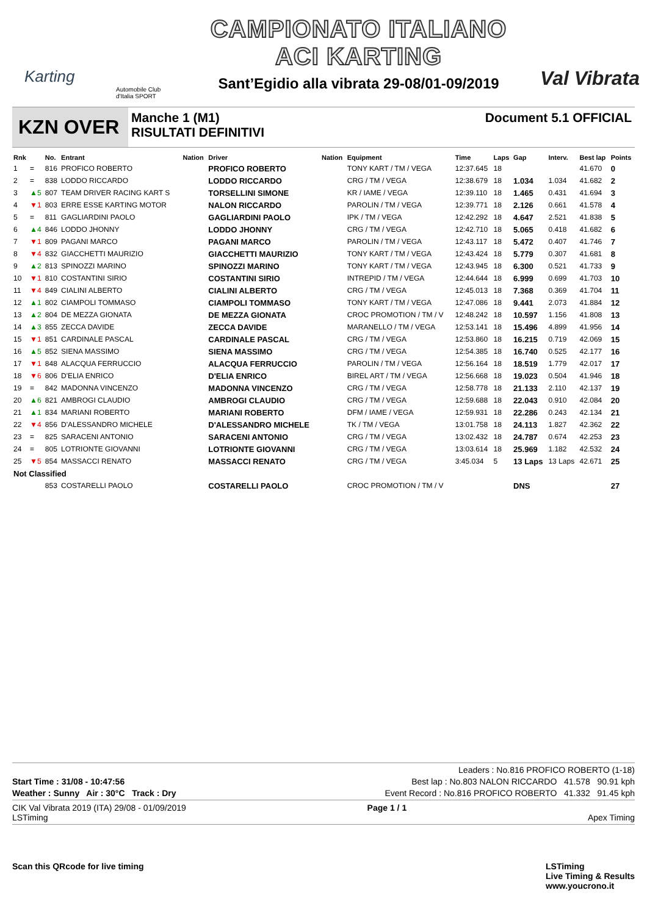Karting
Automobile Club d'Italia SPORT
CAMPIONATO ITALIANO
ACI KARTING
Sant’Egidio alla vibrata 29-08/01-09/2019
Val Vibrata
KZN OVER
Manche 1 (M1)
RISULTATI DEFINITIVI
Document 5.1 OFFICIAL
| Rnk | | No. | Entrant | Nation | Driver | Nation | Equipment | Time | Laps | Gap | Interv. | Best lap | Points |
| --- | --- | --- | --- | --- | --- | --- | --- | --- | --- | --- | --- | --- | --- |
| 1 | = | 816 | PROFICO ROBERTO | | PROFICO ROBERTO | | TONY KART / TM / VEGA | 12:37.645 | 18 | | | 41.670 | 0 |
| 2 | = | 838 | LODDO RICCARDO | | LODDO RICCARDO | | CRG / TM / VEGA | 12:38.679 | 18 | 1.034 | 1.034 | 41.682 | 2 |
| 3 | ▲5 | 807 | TEAM DRIVER RACING KART S | | TORSELLINI SIMONE | | KR / IAME / VEGA | 12:39.110 | 18 | 1.465 | 0.431 | 41.694 | 3 |
| 4 | ▼1 | 803 | ERRE ESSE KARTING MOTOR | | NALON RICCARDO | | PAROLIN / TM / VEGA | 12:39.771 | 18 | 2.126 | 0.661 | 41.578 | 4 |
| 5 | = | 811 | GAGLIARDINI PAOLO | | GAGLIARDINI PAOLO | | IPK / TM / VEGA | 12:42.292 | 18 | 4.647 | 2.521 | 41.838 | 5 |
| 6 | ▲4 | 846 | LODDO JHONNY | | LODDO JHONNY | | CRG / TM / VEGA | 12:42.710 | 18 | 5.065 | 0.418 | 41.682 | 6 |
| 7 | ▼1 | 809 | PAGANI MARCO | | PAGANI MARCO | | PAROLIN / TM / VEGA | 12:43.117 | 18 | 5.472 | 0.407 | 41.746 | 7 |
| 8 | ▼4 | 832 | GIACCHETTI MAURIZIO | | GIACCHETTI MAURIZIO | | TONY KART / TM / VEGA | 12:43.424 | 18 | 5.779 | 0.307 | 41.681 | 8 |
| 9 | ▲2 | 813 | SPINOZZI MARINO | | SPINOZZI MARINO | | TONY KART / TM / VEGA | 12:43.945 | 18 | 6.300 | 0.521 | 41.733 | 9 |
| 10 | ▼1 | 810 | COSTANTINI SIRIO | | COSTANTINI SIRIO | | INTREPID / TM / VEGA | 12:44.644 | 18 | 6.999 | 0.699 | 41.703 | 10 |
| 11 | ▼4 | 849 | CIALINI ALBERTO | | CIALINI ALBERTO | | CRG / TM / VEGA | 12:45.013 | 18 | 7.368 | 0.369 | 41.704 | 11 |
| 12 | ▲1 | 802 | CIAMPOLI TOMMASO | | CIAMPOLI TOMMASO | | TONY KART / TM / VEGA | 12:47.086 | 18 | 9.441 | 2.073 | 41.884 | 12 |
| 13 | ▲2 | 804 | DE MEZZA GIONATA | | DE MEZZA GIONATA | | CROC PROMOTION / TM / V | 12:48.242 | 18 | 10.597 | 1.156 | 41.808 | 13 |
| 14 | ▲3 | 855 | ZECCA DAVIDE | | ZECCA DAVIDE | | MARANELLO / TM / VEGA | 12:53.141 | 18 | 15.496 | 4.899 | 41.956 | 14 |
| 15 | ▼1 | 851 | CARDINALE PASCAL | | CARDINALE PASCAL | | CRG / TM / VEGA | 12:53.860 | 18 | 16.215 | 0.719 | 42.069 | 15 |
| 16 | ▲5 | 852 | SIENA MASSIMO | | SIENA MASSIMO | | CRG / TM / VEGA | 12:54.385 | 18 | 16.740 | 0.525 | 42.177 | 16 |
| 17 | ▼1 | 848 | ALACQUA FERRUCCIO | | ALACQUA FERRUCCIO | | PAROLIN / TM / VEGA | 12:56.164 | 18 | 18.519 | 1.779 | 42.017 | 17 |
| 18 | ▼6 | 806 | D'ELIA ENRICO | | D'ELIA ENRICO | | BIREL ART / TM / VEGA | 12:56.668 | 18 | 19.023 | 0.504 | 41.946 | 18 |
| 19 | = | 842 | MADONNA VINCENZO | | MADONNA VINCENZO | | CRG / TM / VEGA | 12:58.778 | 18 | 21.133 | 2.110 | 42.137 | 19 |
| 20 | ▲6 | 821 | AMBROGI CLAUDIO | | AMBROGI CLAUDIO | | CRG / TM / VEGA | 12:59.688 | 18 | 22.043 | 0.910 | 42.084 | 20 |
| 21 | ▲1 | 834 | MARIANI ROBERTO | | MARIANI ROBERTO | | DFM / IAME / VEGA | 12:59.931 | 18 | 22.286 | 0.243 | 42.134 | 21 |
| 22 | ▼4 | 856 | D'ALESSANDRO MICHELE | | D'ALESSANDRO MICHELE | | TK / TM / VEGA | 13:01.758 | 18 | 24.113 | 1.827 | 42.362 | 22 |
| 23 | = | 825 | SARACENI ANTONIO | | SARACENI ANTONIO | | CRG / TM / VEGA | 13:02.432 | 18 | 24.787 | 0.674 | 42.253 | 23 |
| 24 | = | 805 | LOTRIONTE GIOVANNI | | LOTRIONTE GIOVANNI | | CRG / TM / VEGA | 13:03.614 | 18 | 25.969 | 1.182 | 42.532 | 24 |
| 25 | ▼5 | 854 | MASSACCI RENATO | | MASSACCI RENATO | | CRG / TM / VEGA | 3:45.034 | 5 | 13 Laps | 13 Laps | 42.671 | 25 |
| Not Classified | | | | | | | | | | | | | |
| | | 853 | COSTARELLI PAOLO | | COSTARELLI PAOLO | | CROC PROMOTION / TM / V | | | DNS | | | 27 |
Leaders : No.816 PROFICO ROBERTO (1-18)
Start Time : 31/08 - 10:47:56 Best lap : No.803 NALON RICCARDO 41.578 90.91 kph
Weather : Sunny Air : 30°C Track : Dry Event Record : No.816 PROFICO ROBERTO 41.332 91.45 kph
CIK Val Vibrata 2019 (ITA) 29/08 - 01/09/2019
LSTiming Page 1 / 1
Apex Timing
Scan this QRcode for live timing LSTiming
Live Timing & Results
www.youcrono.it